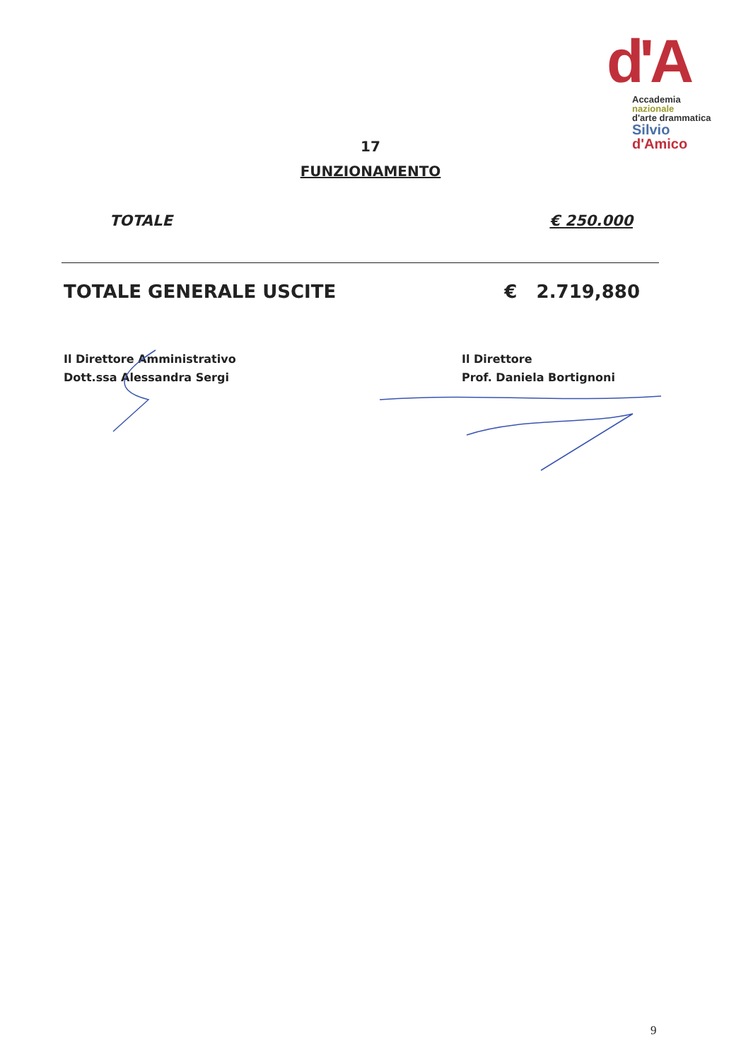d'A
Accademia
nazionale
d'arte drammatica
Silvio
d'Amico
17
FUNZIONAMENTO
TOTALE € 250.000
TOTALE GENERALE USCITE € 2.719,880
Il Direttore Amministrativo
Dott.ssa Alessandra Sergi
Il Direttore
Prof. Daniela Bortignoni
9